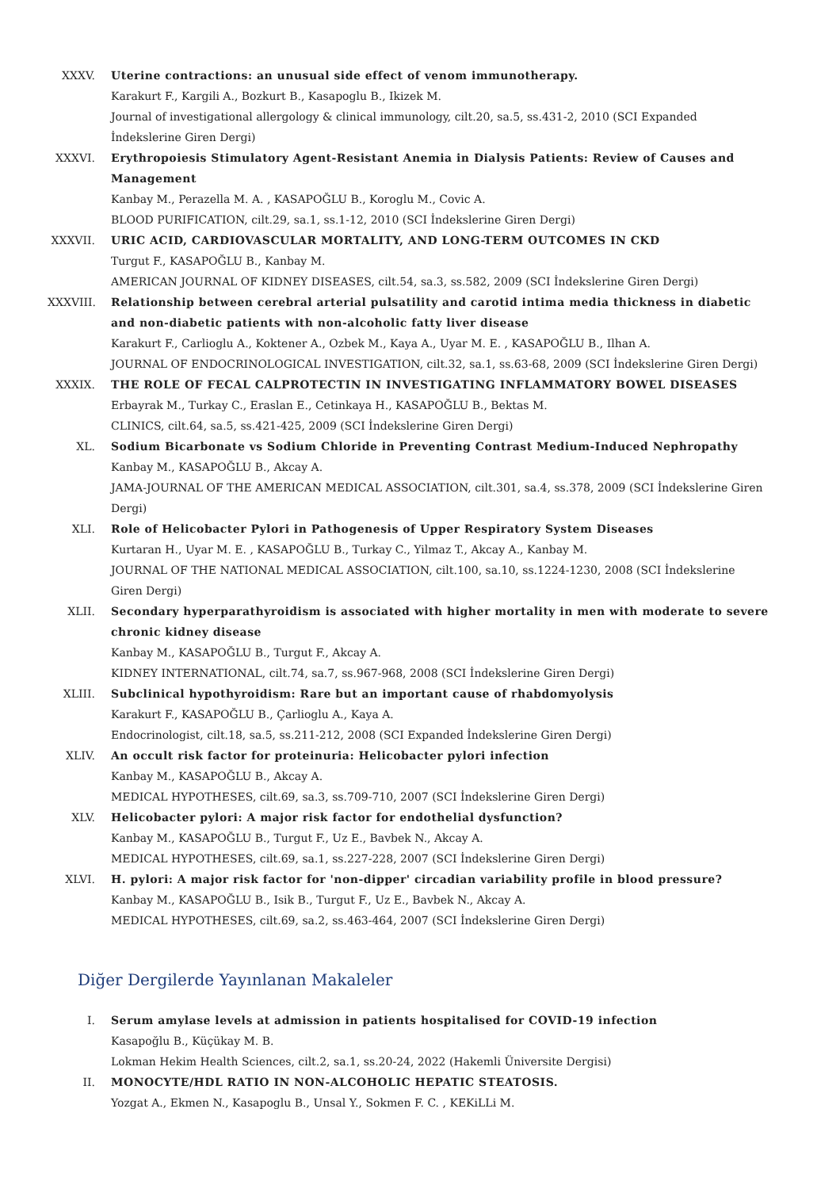XXXV. Uterine contractions: an unusual side effect of venom immunotherapy.
Karakurt F., Kargili A., Bozkurt B., Kasapoglu B., Ikizek M.
Journal of investigational allergology & clinical immunology, cilt.20, sa.5, ss.431-2, 2010 (SCI Expanded İndekslerine Giren Dergi)
XXXVI. Erythropoiesis Stimulatory Agent-Resistant Anemia in Dialysis Patients: Review of Causes and Management
Kanbay M., Perazella M. A. , KASAPOĞLU B., Koroglu M., Covic A.
BLOOD PURIFICATION, cilt.29, sa.1, ss.1-12, 2010 (SCI İndekslerine Giren Dergi)
XXXVII. URIC ACID, CARDIOVASCULAR MORTALITY, AND LONG-TERM OUTCOMES IN CKD
Turgut F., KASAPOĞLU B., Kanbay M.
AMERICAN JOURNAL OF KIDNEY DISEASES, cilt.54, sa.3, ss.582, 2009 (SCI İndekslerine Giren Dergi)
XXXVIII.
Relationship between cerebral arterial pulsatility and carotid intima media thickness in diabetic and non-diabetic patients with non-alcoholic fatty liver disease
Karakurt F., Carlioglu A., Koktener A., Ozbek M., Kaya A., Uyar M. E. , KASAPOĞLU B., Ilhan A.
JOURNAL OF ENDOCRINOLOGICAL INVESTIGATION, cilt.32, sa.1, ss.63-68, 2009 (SCI İndekslerine Giren Dergi)
XXXIX. THE ROLE OF FECAL CALPROTECTIN IN INVESTIGATING INFLAMMATORY BOWEL DISEASES
Erbayrak M., Turkay C., Eraslan E., Cetinkaya H., KASAPOĞLU B., Bektas M.
CLINICS, cilt.64, sa.5, ss.421-425, 2009 (SCI İndekslerine Giren Dergi)
XL. Sodium Bicarbonate vs Sodium Chloride in Preventing Contrast Medium-Induced Nephropathy
Kanbay M., KASAPOĞLU B., Akcay A.
JAMA-JOURNAL OF THE AMERICAN MEDICAL ASSOCIATION, cilt.301, sa.4, ss.378, 2009 (SCI İndekslerine Giren Dergi)
XLI. Role of Helicobacter Pylori in Pathogenesis of Upper Respiratory System Diseases
Kurtaran H., Uyar M. E. , KASAPOĞLU B., Turkay C., Yilmaz T., Akcay A., Kanbay M.
JOURNAL OF THE NATIONAL MEDICAL ASSOCIATION, cilt.100, sa.10, ss.1224-1230, 2008 (SCI İndekslerine Giren Dergi)
XLII. Secondary hyperparathyroidism is associated with higher mortality in men with moderate to severe chronic kidney disease
Kanbay M., KASAPOĞLU B., Turgut F., Akcay A.
KIDNEY INTERNATIONAL, cilt.74, sa.7, ss.967-968, 2008 (SCI İndekslerine Giren Dergi)
XLIII. Subclinical hypothyroidism: Rare but an important cause of rhabdomyolysis
Karakurt F., KASAPOĞLU B., Çarlioglu A., Kaya A.
Endocrinologist, cilt.18, sa.5, ss.211-212, 2008 (SCI Expanded İndekslerine Giren Dergi)
XLIV. An occult risk factor for proteinuria: Helicobacter pylori infection
Kanbay M., KASAPOĞLU B., Akcay A.
MEDICAL HYPOTHESES, cilt.69, sa.3, ss.709-710, 2007 (SCI İndekslerine Giren Dergi)
XLV. Helicobacter pylori: A major risk factor for endothelial dysfunction?
Kanbay M., KASAPOĞLU B., Turgut F., Uz E., Bavbek N., Akcay A.
MEDICAL HYPOTHESES, cilt.69, sa.1, ss.227-228, 2007 (SCI İndekslerine Giren Dergi)
XLVI. H. pylori: A major risk factor for 'non-dipper' circadian variability profile in blood pressure?
Kanbay M., KASAPOĞLU B., Isik B., Turgut F., Uz E., Bavbek N., Akcay A.
MEDICAL HYPOTHESES, cilt.69, sa.2, ss.463-464, 2007 (SCI İndekslerine Giren Dergi)
Diğer Dergilerde Yayınlanan Makaleler
I. Serum amylase levels at admission in patients hospitalised for COVID-19 infection
Kasapoğlu B., Küçükay M. B.
Lokman Hekim Health Sciences, cilt.2, sa.1, ss.20-24, 2022 (Hakemli Üniversite Dergisi)
II. MONOCYTE/HDL RATIO IN NON-ALCOHOLIC HEPATIC STEATOSIS.
Yozgat A., Ekmen N., Kasapoglu B., Unsal Y., Sokmen F. C. , KEKiLLi M.